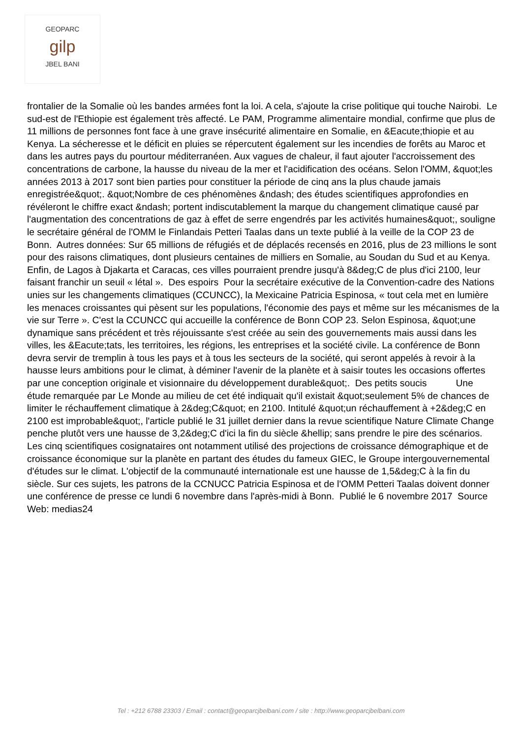GEOPARC
gilp
JBEL BANI
frontalier de la Somalie où les bandes armées font la loi. A cela, s'ajoute la crise politique qui touche Nairobi. Le sud-est de l'Ethiopie est également très affecté. Le PAM, Programme alimentaire mondial, confirme que plus de 11 millions de personnes font face à une grave insécurité alimentaire en Somalie, en &Eacute;thiopie et au Kenya. La sécheresse et le déficit en pluies se répercutent également sur les incendies de forêts au Maroc et dans les autres pays du pourtour méditerranéen. Aux vagues de chaleur, il faut ajouter l'accroissement des concentrations de carbone, la hausse du niveau de la mer et l'acidification des océans. Selon l'OMM, &quot;les années 2013 à 2017 sont bien parties pour constituer la période de cinq ans la plus chaude jamais enregistrée&quot;. &quot;Nombre de ces phénomènes &ndash; des études scientifiques approfondies en révéleront le chiffre exact &ndash; portent indiscutablement la marque du changement climatique causé par l'augmentation des concentrations de gaz à effet de serre engendrés par les activités humaines&quot;, souligne le secrétaire général de l'OMM le Finlandais Petteri Taalas dans un texte publié à la veille de la COP 23 de Bonn. Autres données: Sur 65 millions de réfugiés et de déplacés recensés en 2016, plus de 23 millions le sont pour des raisons climatiques, dont plusieurs centaines de milliers en Somalie, au Soudan du Sud et au Kenya. Enfin, de Lagos à Djakarta et Caracas, ces villes pourraient prendre jusqu'à 8&deg;C de plus d'ici 2100, leur faisant franchir un seuil « létal ». Des espoirs Pour la secrétaire exécutive de la Convention-cadre des Nations unies sur les changements climatiques (CCUNCC), la Mexicaine Patricia Espinosa, « tout cela met en lumière les menaces croissantes qui pèsent sur les populations, l'économie des pays et même sur les mécanismes de la vie sur Terre ». C'est la CCUNCC qui accueille la conférence de Bonn COP 23. Selon Espinosa, &quot;une dynamique sans précédent et très réjouissante s'est créée au sein des gouvernements mais aussi dans les villes, les &Eacute;tats, les territoires, les régions, les entreprises et la société civile. La conférence de Bonn devra servir de tremplin à tous les pays et à tous les secteurs de la société, qui seront appelés à revoir à la hausse leurs ambitions pour le climat, à déminer l'avenir de la planète et à saisir toutes les occasions offertes par une conception originale et visionnaire du développement durable&quot;. Des petits soucis Une étude remarquée par Le Monde au milieu de cet été indiquait qu'il existait &quot;seulement 5% de chances de limiter le réchauffement climatique à 2&deg;C&quot; en 2100. Intitulé &quot;un réchauffement à +2&deg;C en 2100 est improbable&quot;, l'article publié le 31 juillet dernier dans la revue scientifique Nature Climate Change penche plutôt vers une hausse de 3,2&deg;C d'ici la fin du siècle &hellip; sans prendre le pire des scénarios. Les cinq scientifiques cosignataires ont notamment utilisé des projections de croissance démographique et de croissance économique sur la planète en partant des études du fameux GIEC, le Groupe intergouvernemental d'études sur le climat. L'objectif de la communauté internationale est une hausse de 1,5&deg;C à la fin du siècle. Sur ces sujets, les patrons de la CCNUCC Patricia Espinosa et de l'OMM Petteri Taalas doivent donner une conférence de presse ce lundi 6 novembre dans l'après-midi à Bonn. Publié le 6 novembre 2017 Source Web: medias24
Tel : +212 6788 23303 / Email : contact@geoparcjbelbani.com / site : http://www.geoparcjbelbani.com